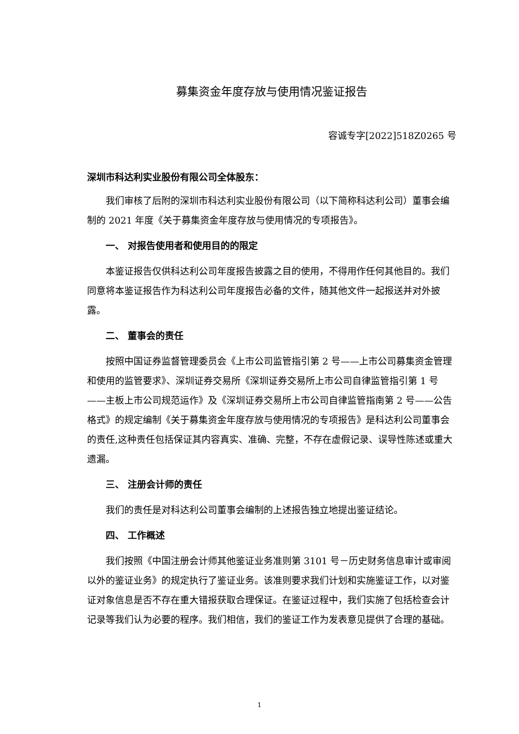募集资金年度存放与使用情况鉴证报告
容诚专字[2022]518Z0265 号
深圳市科达利实业股份有限公司全体股东：
我们审核了后附的深圳市科达利实业股份有限公司（以下简称科达利公司）董事会编制的 2021 年度《关于募集资金年度存放与使用情况的专项报告》。
一、 对报告使用者和使用目的的限定
本鉴证报告仅供科达利公司年度报告披露之目的使用，不得用作任何其他目的。我们同意将本鉴证报告作为科达利公司年度报告必备的文件，随其他文件一起报送并对外披露。
二、 董事会的责任
按照中国证券监督管理委员会《上市公司监管指引第 2 号——上市公司募集资金管理和使用的监管要求》、深圳证券交易所《深圳证券交易所上市公司自律监管指引第 1 号——主板上市公司规范运作》及《深圳证券交易所上市公司自律监管指南第 2 号——公告格式》的规定编制《关于募集资金年度存放与使用情况的专项报告》是科达利公司董事会的责任,这种责任包括保证其内容真实、准确、完整，不存在虚假记录、误导性陈述或重大遗漏。
三、 注册会计师的责任
我们的责任是对科达利公司董事会编制的上述报告独立地提出鉴证结论。
四、 工作概述
我们按照《中国注册会计师其他鉴证业务准则第 3101 号－历史财务信息审计或审阅以外的鉴证业务》的规定执行了鉴证业务。该准则要求我们计划和实施鉴证工作，以对鉴证对象信息是否不存在重大错报获取合理保证。在鉴证过程中，我们实施了包括检查会计记录等我们认为必要的程序。我们相信，我们的鉴证工作为发表意见提供了合理的基础。
1